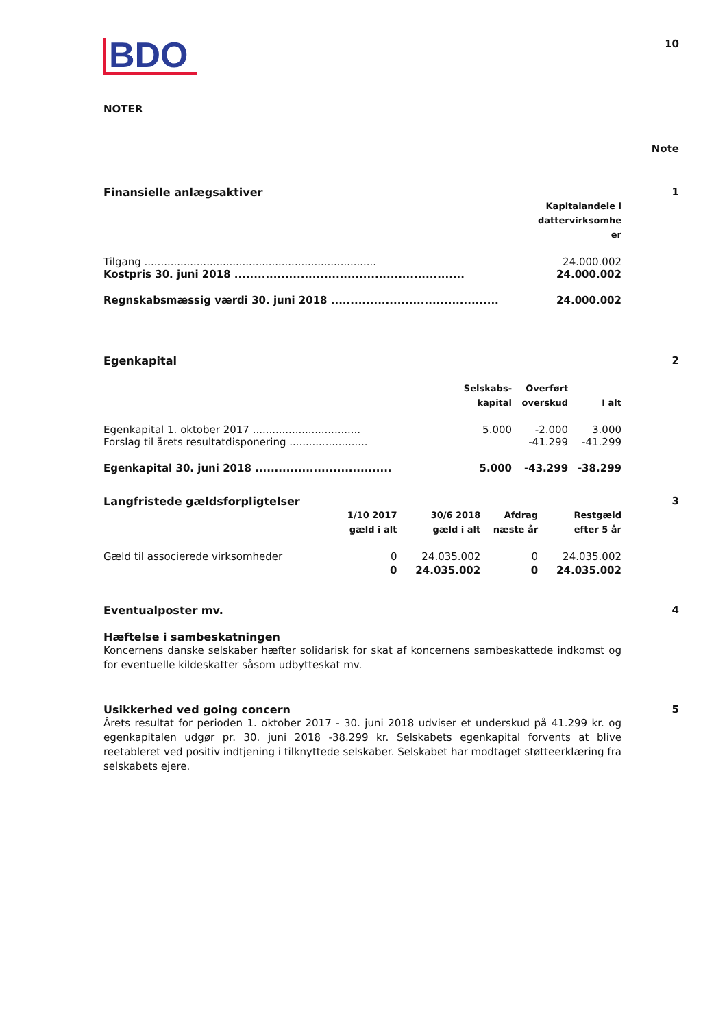BDO
10
NOTER
Note
Finansielle anlægsaktiver 1
| | Kapitalandele i dattervirksomhe er |
| --- | --- |
| Tilgang ....................................................................... | 24.000.002 |
| Kostpris 30. juni 2018 ........................................................... | 24.000.002 |
| Regnskabsmæssig værdi 30. juni 2018 ........................................... | 24.000.002 |
Egenkapital 2
| | Selskabs- kapital | Overført overskud | I alt |
| --- | --- | --- | --- |
| Egenkapital 1. oktober 2017 ................................. | 5.000 | -2.000 | 3.000 |
| Forslag til årets resultatdisponering ........................ | | -41.299 | -41.299 |
| Egenkapital 30. juni 2018 ................................... | 5.000 | -43.299 | -38.299 |
Langfristede gældsforpligtelser
3
| | 1/10 2017 gæld i alt | 30/6 2018 gæld i alt | Afdrag næste år | Restgæld efter 5 år |
| --- | --- | --- | --- | --- |
| Gæld til associerede virksomheder | 0 | 24.035.002 | 0 | 24.035.002 |
| | 0 | 24.035.002 | 0 | 24.035.002 |
Eventualposter mv. 4
Hæftelse i sambeskatningen
Koncernens danske selskaber hæfter solidarisk for skat af koncernens sambeskattede indkomst og for eventuelle kildeskatter såsom udbytteskat mv.
Usikkerhed ved going concern 5
Årets resultat for perioden 1. oktober 2017 - 30. juni 2018 udviser et underskud på 41.299 kr. og egenkapitalen udgør pr. 30. juni 2018 -38.299 kr. Selskabets egenkapital forvents at blive reetableret ved positiv indtjening i tilknyttede selskaber. Selskabet har modtaget støtteerklæring fra selskabets ejere.